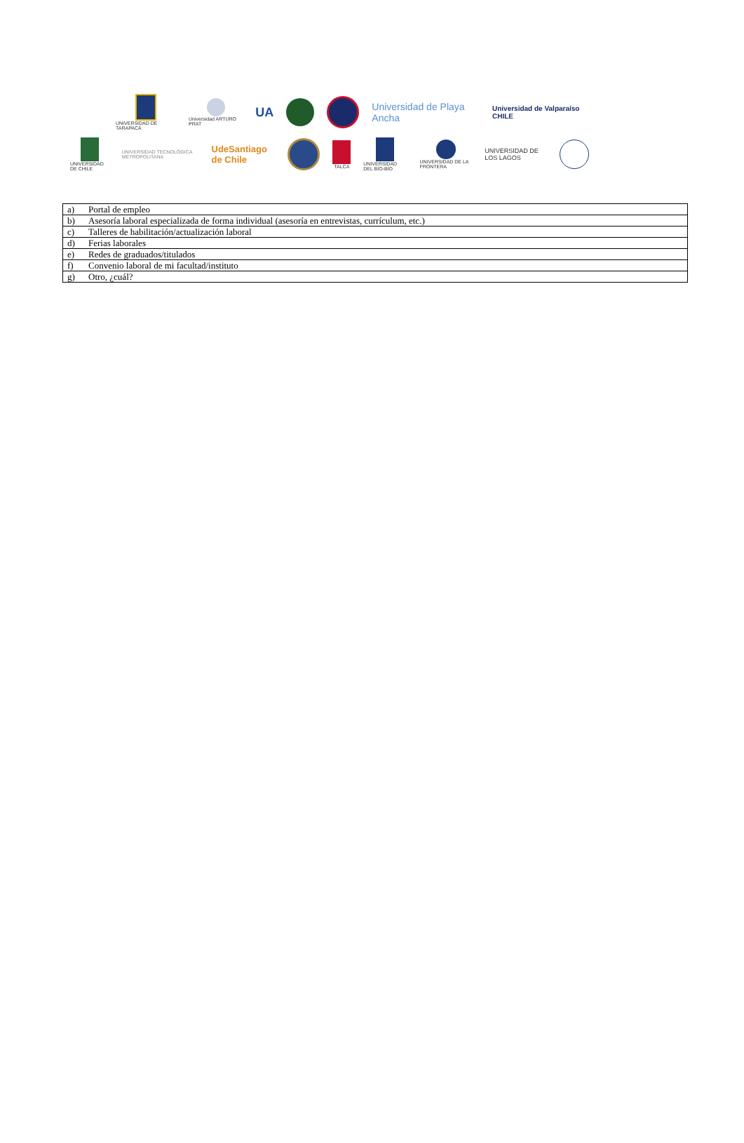UNIVERSIDAD DE TARAPACÁ Universidad ARTURO PRAT
UA
Universidad de Playa Ancha
Universidad de Valparaíso CHILE
UNIVERSIDAD DE CHILE
UNIVERSIDAD TECNOLÓGICA METROPOLITANA
UdeSantiago de Chile
TALCA UNIVERSIDAD DEL BÍO-BÍO UNIVERSIDAD DE LA FRONTERA
UNIVERSIDAD DE LOS LAGOS
| a) | Portal de empleo |
| b) | Asesoría laboral especializada de forma individual (asesoría en entrevistas, currículum, etc.) |
| c) | Talleres de habilitación/actualización laboral |
| d) | Ferias laborales |
| e) | Redes de graduados/titulados |
| f) | Convenio laboral de mi facultad/instituto |
| g) | Otro, ¿cuál? |